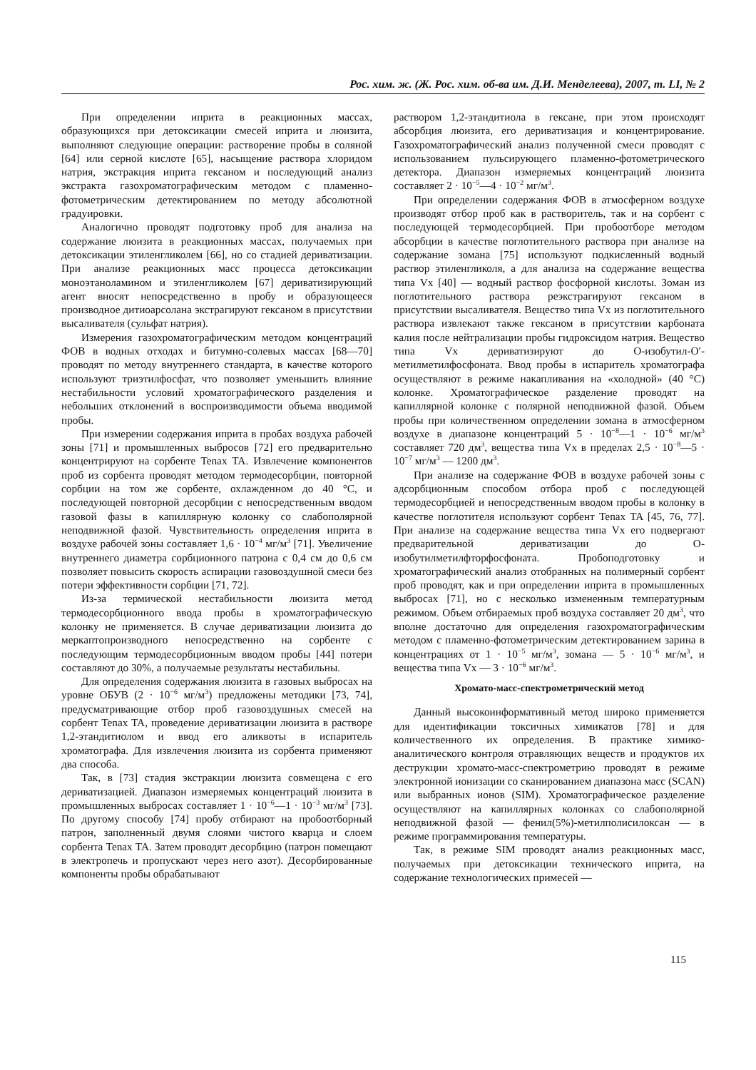Рос. хим. ж. (Ж. Рос. хим. об-ва им. Д.И. Менделеева), 2007, т. LI, № 2
При определении иприта в реакционных массах, образующихся при детоксикации смесей иприта и люизита, выполняют следующие операции: растворение пробы в соляной [64] или серной кислоте [65], насыщение раствора хлоридом натрия, экстракция иприта гексаном и последующий анализ экстракта газохроматографическим методом с пламенно-фотометрическим детектированием по методу абсолютной градуировки.
Аналогично проводят подготовку проб для анализа на содержание люизита в реакционных массах, получаемых при детоксикации этиленгликолем [66], но со стадией дериватизации. При анализе реакционных масс процесса детоксикации моноэтаноламином и этиленгликолем [67] дериватизирующий агент вносят непосредственно в пробу и образующееся производное дитиоарсолана экстрагируют гексаном в присутствии высаливателя (сульфат натрия).
Измерения газохроматографическим методом концентраций ФОВ в водных отходах и битумно-солевых массах [68—70] проводят по методу внутреннего стандарта, в качестве которого используют триэтилфосфат, что позволяет уменьшить влияние нестабильности условий хроматографического разделения и небольших отклонений в воспроизводимости объема вводимой пробы.
При измерении содержания иприта в пробах воздуха рабочей зоны [71] и промышленных выбросов [72] его предварительно концентрируют на сорбенте Tenax TA. Извлечение компонентов проб из сорбента проводят методом термодесорбции, повторной сорбции на том же сорбенте, охлажденном до 40 °С, и последующей повторной десорбции с непосредственным вводом газовой фазы в капиллярную колонку со слабополярной неподвижной фазой. Чувствительность определения иприта в воздухе рабочей зоны составляет 1,6 · 10<sup>−4</sup> мг/м<sup>3</sup> [71]. Увеличение внутреннего диаметра сорбционного патрона с 0,4 см до 0,6 см позволяет повысить скорость аспирации газовоздушной смеси без потери эффективности сорбции [71, 72].
Из-за термической нестабильности люизита метод термодесорбционного ввода пробы в хроматографическую колонку не применяется. В случае дериватизации люизита до меркаптопроизводного непосредственно на сорбенте с последующим термодесорбционным вводом пробы [44] потери составляют до 30%, а получаемые результаты нестабильны.
Для определения содержания люизита в газовых выбросах на уровне ОБУВ (2 · 10<sup>−6</sup> мг/м<sup>3</sup>) предложены методики [73, 74], предусматривающие отбор проб газовоздушных смесей на сорбент Tenax TA, проведение дериватизации люизита в растворе 1,2-этандитиолом и ввод его аликвоты в испаритель хроматографа. Для извлечения люизита из сорбента применяют два способа.
Так, в [73] стадия экстракции люизита совмещена с его дериватизацией. Диапазон измеряемых концентраций люизита в промышленных выбросах составляет 1 · 10<sup>−6</sup>—1 · 10<sup>−3</sup> мг/м<sup>3</sup> [73]. По другому способу [74] пробу отбирают на пробоотборный патрон, заполненный двумя слоями чистого кварца и слоем сорбента Tenax TA. Затем проводят десорбцию (патрон помещают в электропечь и пропускают через него азот). Десорбированные компоненты пробы обрабатывают
раствором 1,2-этандитиола в гексане, при этом происходят абсорбция люизита, его дериватизация и концентрирование. Газохроматографический анализ полученной смеси проводят с использованием пульсирующего пламенно-фотометрического детектора. Диапазон измеряемых концентраций люизита составляет 2 · 10<sup>−5</sup>—4 · 10<sup>−2</sup> мг/м<sup>3</sup>.
При определении содержания ФОВ в атмосферном воздухе производят отбор проб как в растворитель, так и на сорбент с последующей термодесорбцией. При пробоотборе методом абсорбции в качестве поглотительного раствора при анализе на содержание зомана [75] используют подкисленный водный раствор этиленгликоля, а для анализа на содержание вещества типа Vx [40] — водный раствор фосфорной кислоты. Зоман из поглотительного раствора реэкстрагируют гексаном в присутствии высаливателя. Вещество типа Vx из поглотительного раствора извлекают также гексаном в присутствии карбоната калия после нейтрализации пробы гидроксидом натрия. Вещество типа Vx дериватизируют до О-изобутил-О′-метилметилфосфоната. Ввод пробы в испаритель хроматографа осуществляют в режиме накапливания на «холодной» (40 °С) колонке. Хроматографическое разделение проводят на капиллярной колонке с полярной неподвижной фазой. Объем пробы при количественном определении зомана в атмосферном воздухе в диапазоне концентраций 5 · 10<sup>−8</sup>—1 · 10<sup>−6</sup> мг/м<sup>3</sup> составляет 720 дм<sup>3</sup>, вещества типа Vx в пределах 2,5 · 10<sup>−8</sup>—5 · 10<sup>−7</sup> мг/м<sup>3</sup> — 1200 дм<sup>3</sup>.
При анализе на содержание ФОВ в воздухе рабочей зоны с адсорбционным способом отбора проб с последующей термодесорбцией и непосредственным вводом пробы в колонку в качестве поглотителя используют сорбент Tenax TA [45, 76, 77]. При анализе на содержание вещества типа Vx его подвергают предварительной дериватизации до О-изобутилметилфторфосфоната. Пробоподготовку и хроматографический анализ отобранных на полимерный сорбент проб проводят, как и при определении иприта в промышленных выбросах [71], но с несколько измененным температурным режимом. Объем отбираемых проб воздуха составляет 20 дм<sup>3</sup>, что вполне достаточно для определения газохроматографическим методом с пламенно-фотометрическим детектированием зарина в концентрациях от 1 · 10<sup>−5</sup> мг/м<sup>3</sup>, зомана — 5 · 10<sup>−6</sup> мг/м<sup>3</sup>, и вещества типа Vx — 3 · 10<sup>−6</sup> мг/м<sup>3</sup>.
Хромато-масс-спектрометрический метод
Данный высокоинформативный метод широко применяется для идентификации токсичных химикатов [78] и для количественного их определения. В практике химико-аналитического контроля отравляющих веществ и продуктов их деструкции хромато-масс-спектрометрию проводят в режиме электронной ионизации со сканированием диапазона масс (SCAN) или выбранных ионов (SIM). Хроматографическое разделение осуществляют на капиллярных колонках со слабополярной неподвижной фазой — фенил(5%)-метилполисилоксан — в режиме программирования температуры.
Так, в режиме SIM проводят анализ реакционных масс, получаемых при детоксикации технического иприта, на содержание технологических примесей —
115